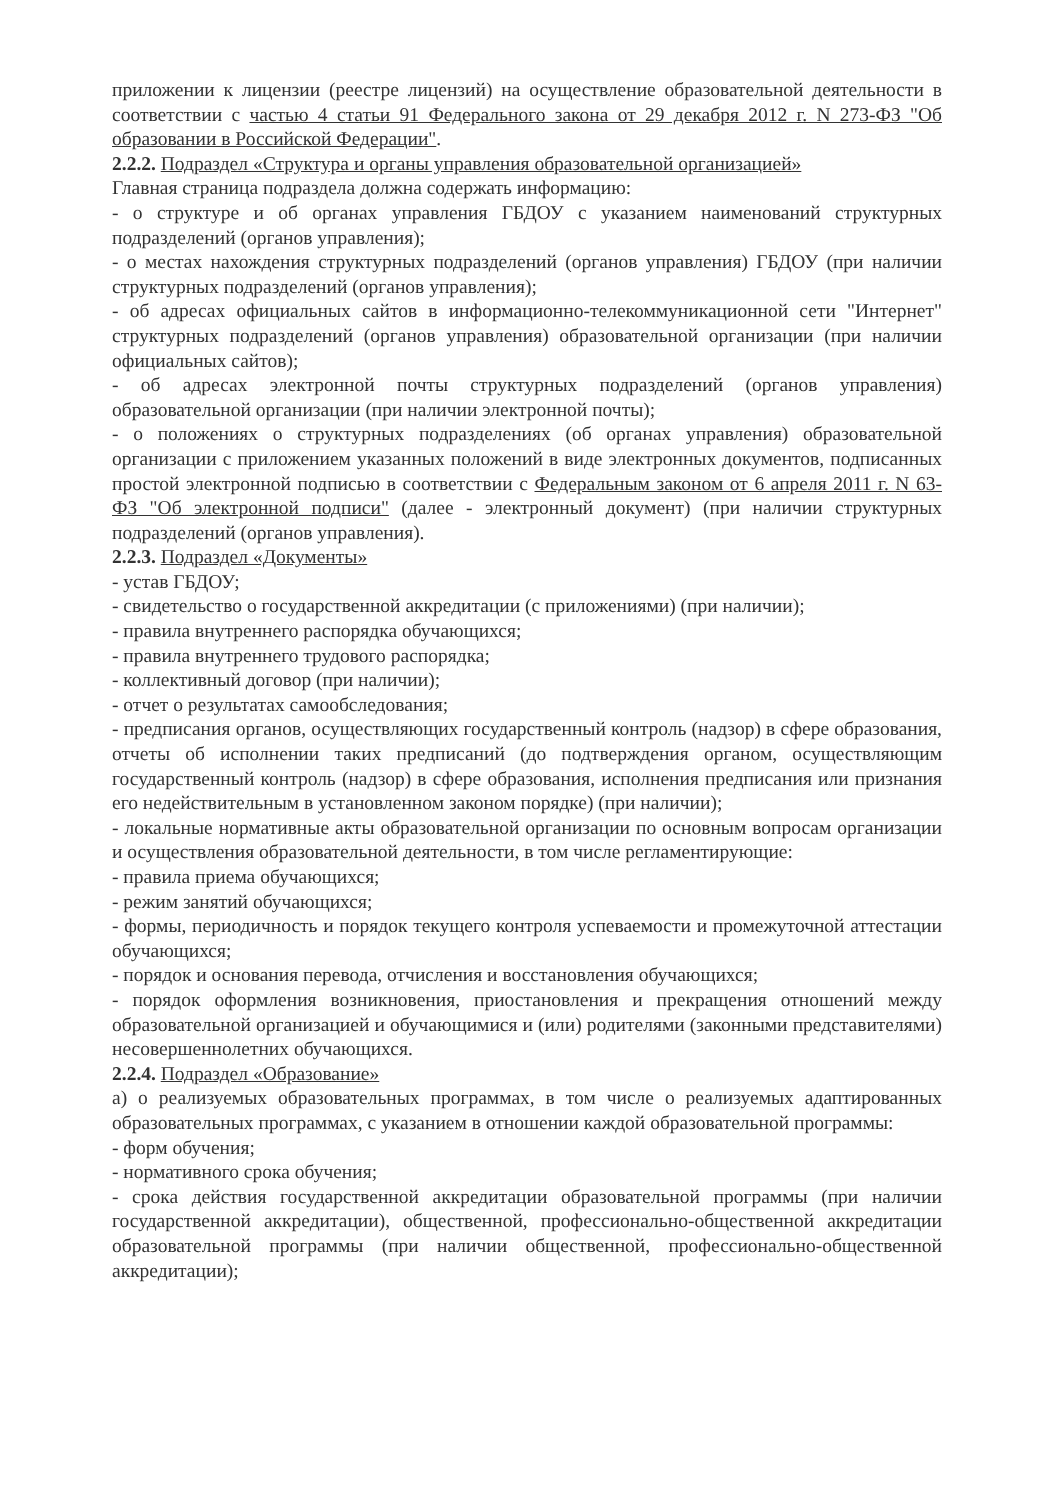приложении к лицензии (реестре лицензий) на осуществление образовательной деятельности в соответствии с частью 4 статьи 91 Федерального закона от 29 декабря 2012 г. N 273-ФЗ "Об образовании в Российской Федерации".
2.2.2. Подраздел «Структура и органы управления образовательной организацией»
Главная страница подраздела должна содержать информацию:
- о структуре и об органах управления ГБДОУ с указанием наименований структурных подразделений (органов управления);
- о местах нахождения структурных подразделений (органов управления) ГБДОУ (при наличии структурных подразделений (органов управления);
- об адресах официальных сайтов в информационно-телекоммуникационной сети "Интернет" структурных подразделений (органов управления) образовательной организации (при наличии официальных сайтов);
- об адресах электронной почты структурных подразделений (органов управления) образовательной организации (при наличии электронной почты);
- о положениях о структурных подразделениях (об органах управления) образовательной организации с приложением указанных положений в виде электронных документов, подписанных простой электронной подписью в соответствии с Федеральным законом от 6 апреля 2011 г. N 63-ФЗ "Об электронной подписи" (далее - электронный документ) (при наличии структурных подразделений (органов управления).
2.2.3. Подраздел «Документы»
- устав ГБДОУ;
- свидетельство о государственной аккредитации (с приложениями) (при наличии);
- правила внутреннего распорядка обучающихся;
- правила внутреннего трудового распорядка;
- коллективный договор (при наличии);
- отчет о результатах самообследования;
- предписания органов, осуществляющих государственный контроль (надзор) в сфере образования, отчеты об исполнении таких предписаний (до подтверждения органом, осуществляющим государственный контроль (надзор) в сфере образования, исполнения предписания или признания его недействительным в установленном законом порядке) (при наличии);
- локальные нормативные акты образовательной организации по основным вопросам организации и осуществления образовательной деятельности, в том числе регламентирующие:
- правила приема обучающихся;
- режим занятий обучающихся;
- формы, периодичность и порядок текущего контроля успеваемости и промежуточной аттестации обучающихся;
- порядок и основания перевода, отчисления и восстановления обучающихся;
- порядок оформления возникновения, приостановления и прекращения отношений между образовательной организацией и обучающимися и (или) родителями (законными представителями) несовершеннолетних обучающихся.
2.2.4. Подраздел «Образование»
а) о реализуемых образовательных программах, в том числе о реализуемых адаптированных образовательных программах, с указанием в отношении каждой образовательной программы:
- форм обучения;
- нормативного срока обучения;
- срока действия государственной аккредитации образовательной программы (при наличии государственной аккредитации), общественной, профессионально-общественной аккредитации образовательной программы (при наличии общественной, профессионально-общественной аккредитации);